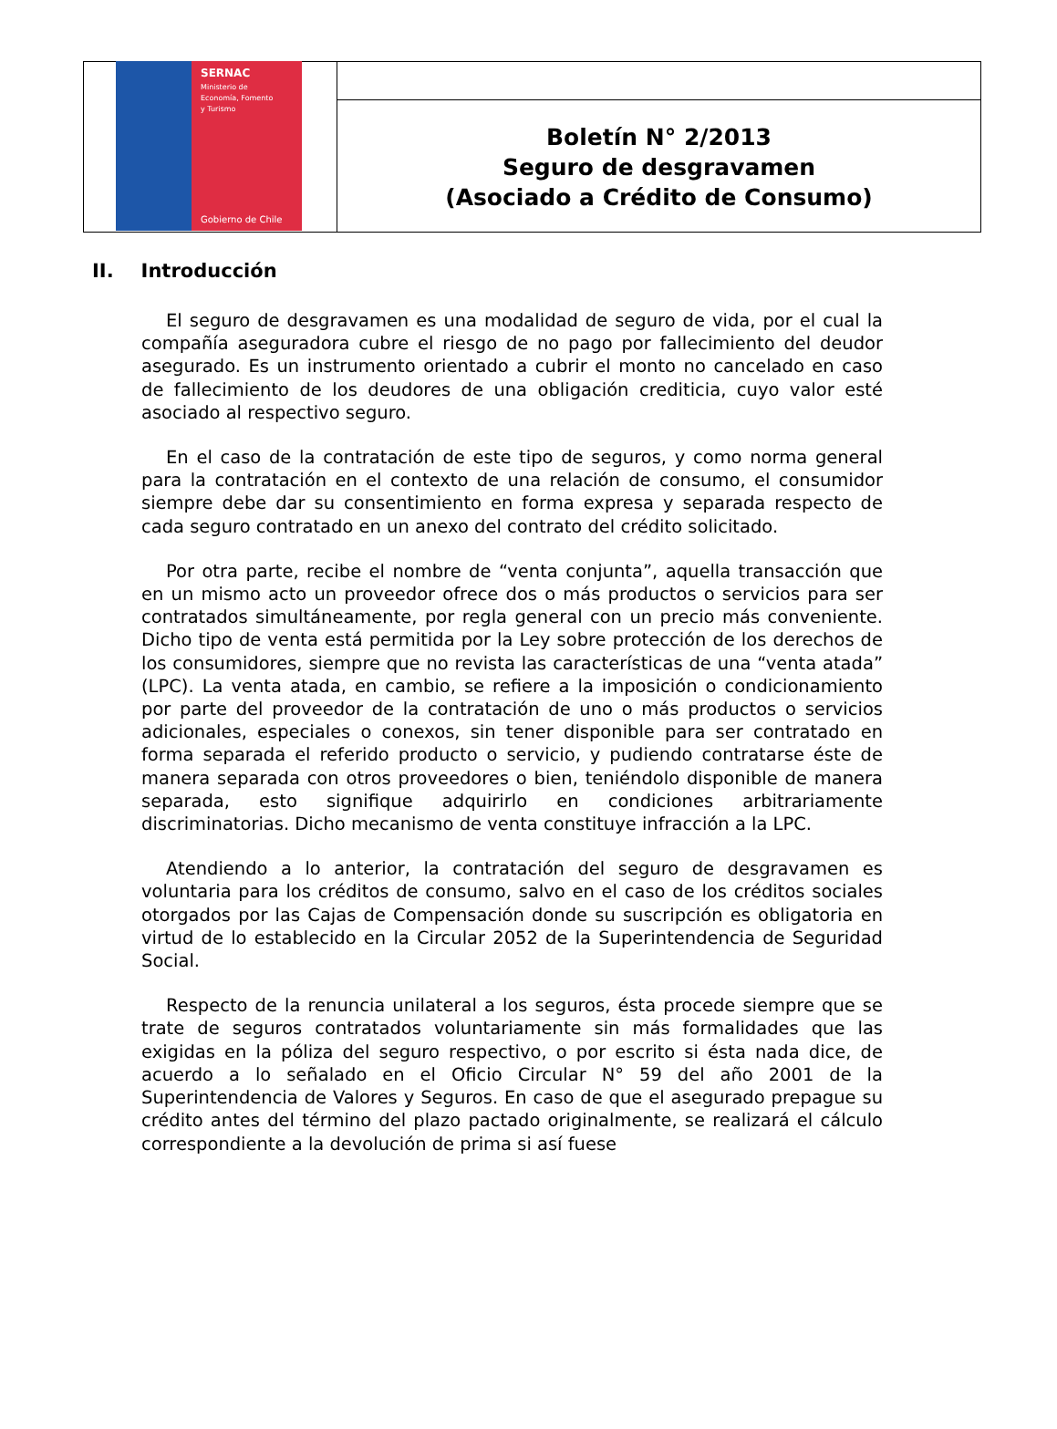SERNAC
Ministerio de
Economía, Fomento
y Turismo
Gobierno de Chile
Boletín N° 2/2013
Seguro de desgravamen
(Asociado a Crédito de Consumo)
II. Introducción
El seguro de desgravamen es una modalidad de seguro de vida, por el cual la compañía aseguradora cubre el riesgo de no pago por fallecimiento del deudor asegurado. Es un instrumento orientado a cubrir el monto no cancelado en caso de fallecimiento de los deudores de una obligación crediticia, cuyo valor esté asociado al respectivo seguro.
En el caso de la contratación de este tipo de seguros, y como norma general para la contratación en el contexto de una relación de consumo, el consumidor siempre debe dar su consentimiento en forma expresa y separada respecto de cada seguro contratado en un anexo del contrato del crédito solicitado.
Por otra parte, recibe el nombre de “venta conjunta”, aquella transacción que en un mismo acto un proveedor ofrece dos o más productos o servicios para ser contratados simultáneamente, por regla general con un precio más conveniente. Dicho tipo de venta está permitida por la Ley sobre protección de los derechos de los consumidores, siempre que no revista las características de una “venta atada” (LPC). La venta atada, en cambio, se refiere a la imposición o condicionamiento por parte del proveedor de la contratación de uno o más productos o servicios adicionales, especiales o conexos, sin tener disponible para ser contratado en forma separada el referido producto o servicio, y pudiendo contratarse éste de manera separada con otros proveedores o bien, teniéndolo disponible de manera separada, esto signifique adquirirlo en condiciones arbitrariamente discriminatorias. Dicho mecanismo de venta constituye infracción a la LPC.
Atendiendo a lo anterior, la contratación del seguro de desgravamen es voluntaria para los créditos de consumo, salvo en el caso de los créditos sociales otorgados por las Cajas de Compensación donde su suscripción es obligatoria en virtud de lo establecido en la Circular 2052 de la Superintendencia de Seguridad Social.
Respecto de la renuncia unilateral a los seguros, ésta procede siempre que se trate de seguros contratados voluntariamente sin más formalidades que las exigidas en la póliza del seguro respectivo, o por escrito si ésta nada dice, de acuerdo a lo señalado en el Oficio Circular N° 59 del año 2001 de la Superintendencia de Valores y Seguros. En caso de que el asegurado prepague su crédito antes del término del plazo pactado originalmente, se realizará el cálculo correspondiente a la devolución de prima si así fuese